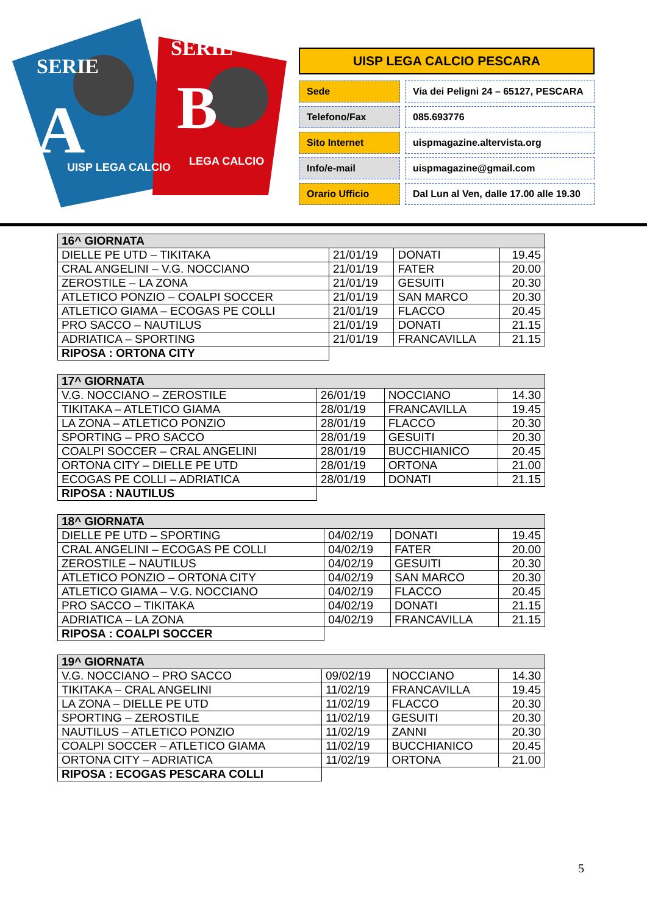SERIE
A
SERIE
B
UISP LEGA CALCIO
LEGA CALCIO
UISP LEGA CALCIO PESCARA
Sede Via dei Peligni 24 – 65127, PESCARA
Telefono/Fax 085.693776
Sito Internet uispmagazine.altervista.org
Info/e-mail uispmagazine@gmail.com
Orario Ufficio Dal Lun al Ven, dalle 17.00 alle 19.30
| 16^ GIORNATA | | | |
| --- | --- | --- | --- |
| DIELLE PE UTD – TIKITAKA | 21/01/19 | DONATI | 19.45 |
| CRAL ANGELINI – V.G. NOCCIANO | 21/01/19 | FATER | 20.00 |
| ZEROSTILE – LA ZONA | 21/01/19 | GESUITI | 20.30 |
| ATLETICO PONZIO – COALPI SOCCER | 21/01/19 | SAN MARCO | 20.30 |
| ATLETICO GIAMA – ECOGAS PE COLLI | 21/01/19 | FLACCO | 20.45 |
| PRO SACCO – NAUTILUS | 21/01/19 | DONATI | 21.15 |
| ADRIATICA – SPORTING | 21/01/19 | FRANCAVILLA | 21.15 |
| RIPOSA : ORTONA CITY | | | |
| 17^ GIORNATA | | | |
| --- | --- | --- | --- |
| V.G. NOCCIANO – ZEROSTILE | 26/01/19 | NOCCIANO | 14.30 |
| TIKITAKA – ATLETICO GIAMA | 28/01/19 | FRANCAVILLA | 19.45 |
| LA ZONA – ATLETICO PONZIO | 28/01/19 | FLACCO | 20.30 |
| SPORTING – PRO SACCO | 28/01/19 | GESUITI | 20.30 |
| COALPI SOCCER – CRAL ANGELINI | 28/01/19 | BUCCHIANICO | 20.45 |
| ORTONA CITY – DIELLE PE UTD | 28/01/19 | ORTONA | 21.00 |
| ECOGAS PE COLLI – ADRIATICA | 28/01/19 | DONATI | 21.15 |
| RIPOSA : NAUTILUS | | | |
| 18^ GIORNATA | | | |
| --- | --- | --- | --- |
| DIELLE PE UTD – SPORTING | 04/02/19 | DONATI | 19.45 |
| CRAL ANGELINI – ECOGAS PE COLLI | 04/02/19 | FATER | 20.00 |
| ZEROSTILE – NAUTILUS | 04/02/19 | GESUITI | 20.30 |
| ATLETICO PONZIO – ORTONA CITY | 04/02/19 | SAN MARCO | 20.30 |
| ATLETICO GIAMA – V.G. NOCCIANO | 04/02/19 | FLACCO | 20.45 |
| PRO SACCO – TIKITAKA | 04/02/19 | DONATI | 21.15 |
| ADRIATICA – LA ZONA | 04/02/19 | FRANCAVILLA | 21.15 |
| RIPOSA : COALPI SOCCER | | | |
| 19^ GIORNATA | | | |
| --- | --- | --- | --- |
| V.G. NOCCIANO – PRO SACCO | 09/02/19 | NOCCIANO | 14.30 |
| TIKITAKA – CRAL ANGELINI | 11/02/19 | FRANCAVILLA | 19.45 |
| LA ZONA – DIELLE PE UTD | 11/02/19 | FLACCO | 20.30 |
| SPORTING – ZEROSTILE | 11/02/19 | GESUITI | 20.30 |
| NAUTILUS – ATLETICO PONZIO | 11/02/19 | ZANNI | 20.30 |
| COALPI SOCCER – ATLETICO GIAMA | 11/02/19 | BUCCHIANICO | 20.45 |
| ORTONA CITY – ADRIATICA | 11/02/19 | ORTONA | 21.00 |
| RIPOSA : ECOGAS PESCARA COLLI | | | |
5